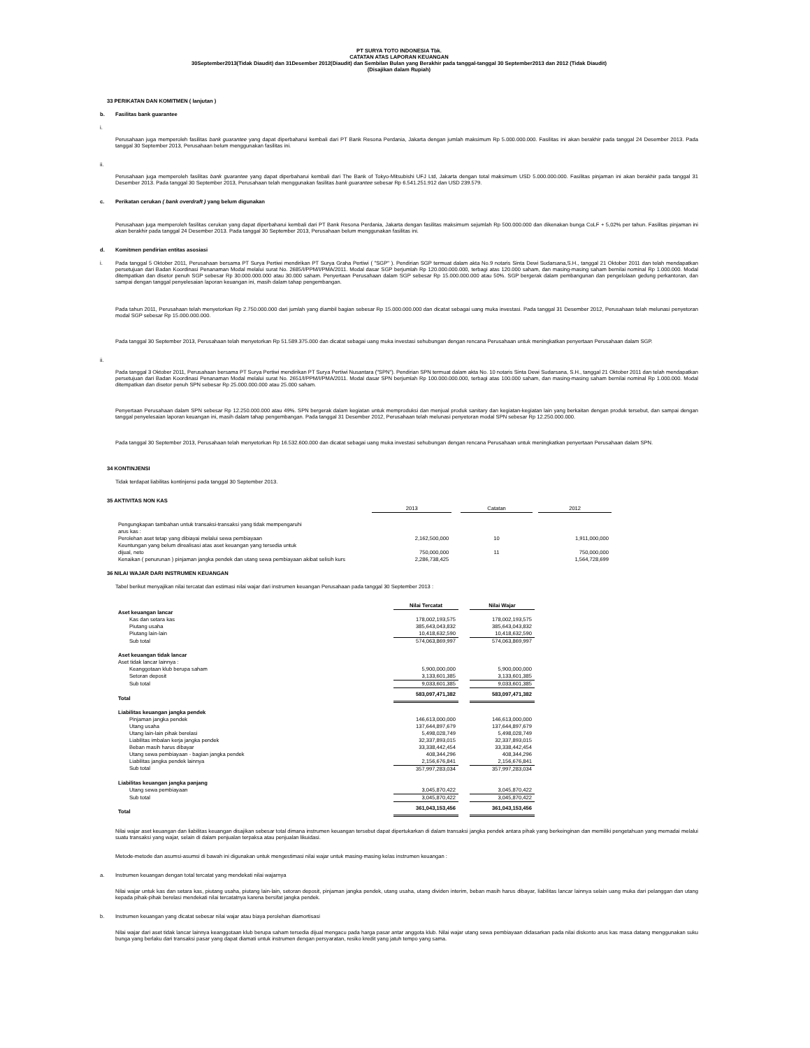PT SURYA TOTO INDONESIA Tbk.
CATATAN ATAS LAPORAN KEUANGAN
30September2013(Tidak Diaudit) dan 31Desember 2012(Diaudit) dan Sembilan Bulan yang Berakhir pada tanggal-tanggal 30 September2013 dan 2012 (Tidak Diaudit)
(Disajikan dalam Rupiah)
33 PERIKATAN DAN KOMITMEN ( lanjutan )
b. Fasilitas bank guarantee
i.
Perusahaan juga memperoleh fasilitas bank guarantee yang dapat diperbaharui kembali dari PT Bank Resona Perdania, Jakarta dengan jumlah maksimum Rp 5.000.000.000. Fasilitas ini akan berakhir pada tanggal 24 Desember 2013. Pada tanggal 30 September 2013, Perusahaan belum menggunakan fasilitas ini.
ii.
Perusahaan juga memperoleh fasilitas bank guarantee yang dapat diperbaharui kembali dari The Bank of Tokyo-Mitsubishi UFJ Ltd, Jakarta dengan total maksimum USD 5.000.000.000. Fasilitas pinjaman ini akan berakhir pada tanggal 31 Desember 2013. Pada tanggal 30 September 2013, Perusahaan telah menggunakan fasilitas bank guarantee sebesar Rp 6.541.251.912 dan USD 239.579.
c. Perikatan cerukan ( bank overdraft ) yang belum digunakan
Perusahaan juga memperoleh fasilitas cerukan yang dapat diperbaharui kembali dari PT Bank Resona Perdania, Jakarta dengan fasilitas maksimum sejumlah Rp 500.000.000 dan dikenakan bunga CoLF + 5,02% per tahun. Fasilitas pinjaman ini akan berakhir pada tanggal 24 Desember 2013. Pada tanggal 30 September 2013, Perusahaan belum menggunakan fasilitas ini.
d. Komitmen pendirian entitas asosiasi
i.
Pada tanggal 5 Oktober 2011, Perusahaan bersama PT Surya Pertiwi mendirikan PT Surya Graha Pertiwi ( "SGP" ). Pendirian SGP termuat dalam akta No.9 notaris Sinta Dewi Sudarsana,S.H., tanggal 21 Oktober 2011 dan telah mendapatkan persetujuan dari Badan Koordinasi Penanaman Modal melalui surat No. 2685/I/PPM/I/PMA/2011. Modal dasar SGP berjumlah Rp 120.000.000.000, terbagi atas 120.000 saham, dan masing-masing saham bernilai nominal Rp 1.000.000. Modal ditempatkan dan disetor penuh SGP sebesar Rp 30.000.000.000 atau 30.000 saham. Penyertaan Perusahaan dalam SGP sebesar Rp 15.000.000.000 atau 50%. SGP bergerak dalam pembangunan dan pengelolaan gedung perkantoran, dan sampai dengan tanggal penyelesaian laporan keuangan ini, masih dalam tahap pengembangan.
Pada tahun 2011, Perusahaan telah menyetorkan Rp 2.750.000.000 dari jumlah yang diambil bagian sebesar Rp 15.000.000.000 dan dicatat sebagai uang muka investasi. Pada tanggal 31 Desember 2012, Perusahaan telah melunasi penyetoran modal SGP sebesar Rp 15.000.000.000.
Pada tanggal 30 September 2013, Perusahaan telah menyetorkan Rp 51.589.375.000 dan dicatat sebagai uang muka investasi sehubungan dengan rencana Perusahaan untuk meningkatkan penyertaan Perusahaan dalam SGP.
ii.
Pada tanggal 3 Oktober 2011, Perusahaan bersama PT Surya Pertiwi mendirikan PT Surya Pertiwi Nusantara ("SPN"). Pendirian SPN termuat dalam akta No. 10 notaris Sinta Dewi Sudarsana, S.H., tanggal 21 Oktober 2011 dan telah mendapatkan persetujuan dari Badan Koordinasi Penanaman Modal melalui surat No. 2651/I/PPM/I/PMA/2011. Modal dasar SPN berjumlah Rp 100.000.000.000, terbagi atas 100.000 saham, dan masing-masing saham bernilai nominal Rp 1.000.000. Modal ditempatkan dan disetor penuh SPN sebesar Rp 25.000.000.000 atau 25.000 saham.
Penyertaan Perusahaan dalam SPN sebesar Rp 12.250.000.000 atau 49%. SPN bergerak dalam kegiatan untuk memproduksi dan menjual produk sanitary dan kegiatan-kegiatan lain yang berkaitan dengan produk tersebut, dan sampai dengan tanggal penyelesaian laporan keuangan ini, masih dalam tahap pengembangan. Pada tanggal 31 Desember 2012, Perusahaan telah melunasi penyetoran modal SPN sebesar Rp 12.250.000.000.
Pada tanggal 30 September 2013, Perusahaan telah menyetorkan Rp 16.532.600.000 dan dicatat sebagai uang muka investasi sehubungan dengan rencana Perusahaan untuk meningkatkan penyertaan Perusahaan dalam SPN.
34 KONTINJENSI
Tidak terdapat liabilitas kontinjensi pada tanggal 30 September 2013.
35 AKTIVITAS NON KAS
| | 2013 | | Catatan | | 2012 |
| --- | --- | --- | --- | --- | --- |
| Pengungkapan tambahan untuk transaksi-transaksi yang tidak mempengaruhi arus kas : | | | | | |
| Perolehan aset tetap yang dibiayai melalui sewa pembiayaan | 2,162,500,000 | | 10 | | 1,911,000,000 |
| Keuntungan yang belum direalisasi atas aset keuangan yang tersedia untuk dijual, neto | 750,000,000 | | 11 | | 750,000,000 |
| Kenaikan ( penurunan ) pinjaman jangka pendek dan utang sewa pembiayaan akibat selisih kurs | 2,286,738,425 | | | | 1,564,728,699 |
36 NILAI WAJAR DARI INSTRUMEN KEUANGAN
Tabel berikut menyajikan nilai tercatat dan estimasi nilai wajar dari instrumen keuangan Perusahaan pada tanggal 30 September 2013 :
| | Nilai Tercatat | | Nilai Wajar |
| --- | --- | --- | --- |
| Aset keuangan lancar | | | |
| Kas dan setara kas | 178,002,193,575 | | 178,002,193,575 |
| Piutang usaha | 385,643,043,832 | | 385,643,043,832 |
| Piutang lain-lain | 10,418,632,590 | | 10,418,632,590 |
| Sub total | 574,063,869,997 | | 574,063,869,997 |
| Aset keuangan tidak lancar | | | |
| Aset tidak lancar lainnya : | | | |
| Keanggotaan klub berupa saham | 5,900,000,000 | | 5,900,000,000 |
| Setoran deposit | 3,133,601,385 | | 3,133,601,385 |
| Sub total | 9,033,601,385 | | 9,033,601,385 |
| Total | 583,097,471,382 | | 583,097,471,382 |
| Liabilitas keuangan jangka pendek | | | |
| Pinjaman jangka pendek | 146,613,000,000 | | 146,613,000,000 |
| Utang usaha | 137,644,897,679 | | 137,644,897,679 |
| Utang lain-lain pihak berelasi | 5,498,028,749 | | 5,498,028,749 |
| Liabilitas imbalan kerja jangka pendek | 32,337,893,015 | | 32,337,893,015 |
| Beban masih harus dibayar | 33,338,442,454 | | 33,338,442,454 |
| Utang sewa pembiayaan - bagian jangka pendek | 408,344,296 | | 408,344,296 |
| Liabilitas jangka pendek lainnya | 2,156,676,841 | | 2,156,676,841 |
| Sub total | 357,997,283,034 | | 357,997,283,034 |
| Liabilitas keuangan jangka panjang | | | |
| Utang sewa pembiayaan | 3,045,870,422 | | 3,045,870,422 |
| Sub total | 3,045,870,422 | | 3,045,870,422 |
| Total | 361,043,153,456 | | 361,043,153,456 |
Nilai wajar aset keuangan dan liabilitas keuangan disajikan sebesar total dimana instrumen keuangan tersebut dapat dipertukarkan di dalam transaksi jangka pendek antara pihak yang berkeinginan dan memiliki pengetahuan yang memadai melalui suatu transaksi yang wajar, selain di dalam penjualan terpaksa atau penjualan likuidasi.
Metode-metode dan asumsi-asumsi di bawah ini digunakan untuk mengestimasi nilai wajar untuk masing-masing kelas instrumen keuangan :
a. Instrumen keuangan dengan total tercatat yang mendekati nilai wajarnya
Nilai wajar untuk kas dan setara kas, piutang usaha, piutang lain-lain, setoran deposit, pinjaman jangka pendek, utang usaha, utang dividen interim, beban masih harus dibayar, liabilitas lancar lainnya selain uang muka dari pelanggan dan utang kepada pihak-pihak berelasi mendekati nilai tercatatnya karena bersifat jangka pendek.
b. Instrumen keuangan yang dicatat sebesar nilai wajar atau biaya perolehan diamortisasi
Nilai wajar dari aset tidak lancar lainnya keanggotaan klub berupa saham tersedia dijual mengacu pada harga pasar antar anggota klub. Nilai wajar utang sewa pembiayaan didasarkan pada nilai diskonto arus kas masa datang menggunakan suku bunga yang berlaku dari transaksi pasar yang dapat diamati untuk instrumen dengan persyaratan, resiko kredit yang jatuh tempo yang sama.